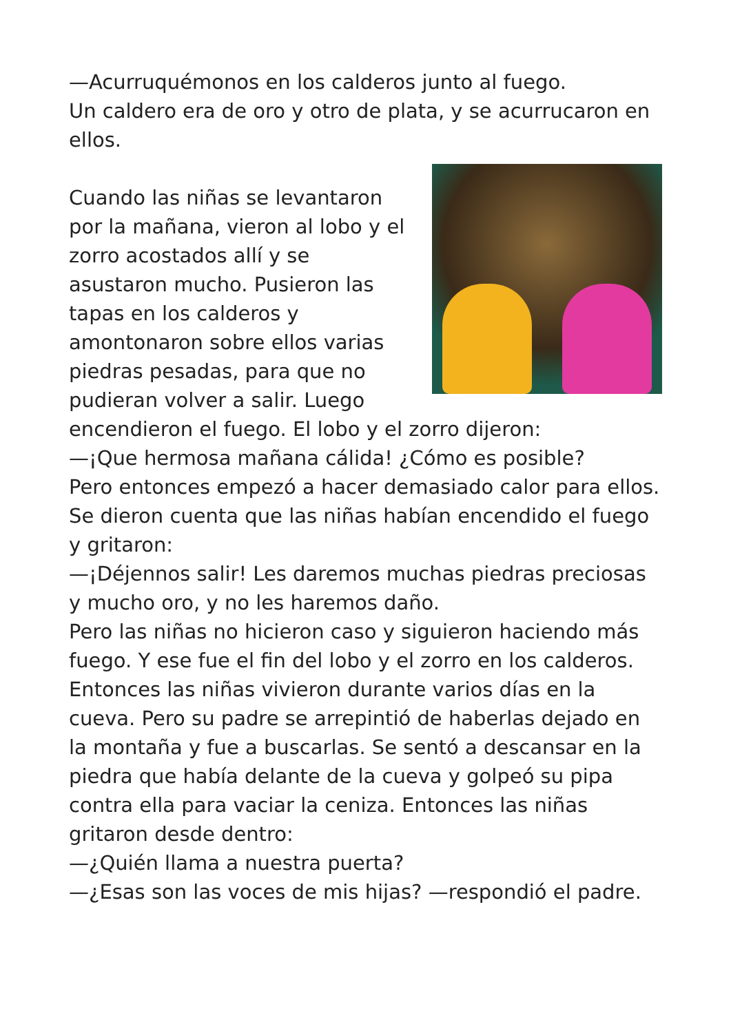—Acurruquémonos en los calderos junto al fuego.
Un caldero era de oro y otro de plata, y se acurrucaron en ellos.
Cuando las niñas se levantaron por la mañana, vieron al lobo y el zorro acostados allí y se asustaron mucho. Pusieron las tapas en los calderos y amontonaron sobre ellos varias piedras pesadas, para que no pudieran volver a salir. Luego encendieron el fuego. El lobo y el zorro dijeron:
—¡Que hermosa mañana cálida! ¿Cómo es posible?
Pero entonces empezó a hacer demasiado calor para ellos. Se dieron cuenta que las niñas habían encendido el fuego y gritaron:
—¡Déjennos salir! Les daremos muchas piedras preciosas y mucho oro, y no les haremos daño.
Pero las niñas no hicieron caso y siguieron haciendo más fuego. Y ese fue el fin del lobo y el zorro en los calderos.
Entonces las niñas vivieron durante varios días en la cueva. Pero su padre se arrepintió de haberlas dejado en la montaña y fue a buscarlas. Se sentó a descansar en la piedra que había delante de la cueva y golpeó su pipa contra ella para vaciar la ceniza. Entonces las niñas gritaron desde dentro:
—¿Quién llama a nuestra puerta?
—¿Esas son las voces de mis hijas? —respondió el padre.